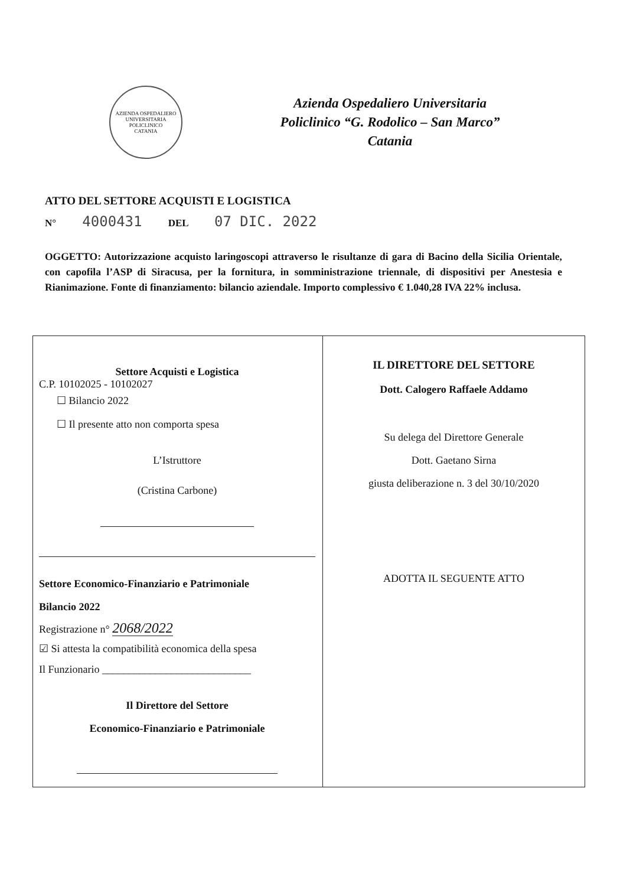AZIENDA OSPEDALIERO UNIVERSITARIA POLICLINICO
CATANIA
Azienda Ospedaliero Universitaria
Policlinico “G. Rodolico – San Marco”
Catania
ATTO DEL SETTORE ACQUISTI E LOGISTICA
N° 4000431 DEL 07 DIC. 2022
OGGETTO: Autorizzazione acquisto laringoscopi attraverso le risultanze di gara di Bacino della Sicilia Orientale, con capofila l’ASP di Siracusa, per la fornitura, in somministrazione triennale, di dispositivi per Anestesia e Rianimazione. Fonte di finanziamento: bilancio aziendale. Importo complessivo € 1.040,28 IVA 22% inclusa.
| Settore Acquisti e Logistica C.P. 10102025 - 10102027 ☐ Bilancio 2022 ☐ Il presente atto non comporta spesa L’Istruttore (Cristina Carbone) Settore Economico-Finanziario e Patrimoniale Bilancio 2022 Registrazione n° 2068/2022 ☑ Si attesta la compatibilità economica della spesa Il Funzionario ____________________________ Il Direttore del Settore Economico-Finanziario e Patrimoniale | IL DIRETTORE DEL SETTORE Dott. Calogero Raffaele Addamo Su delega del Direttore Generale Dott. Gaetano Sirna giusta deliberazione n. 3 del 30/10/2020 ADOTTA IL SEGUENTE ATTO |